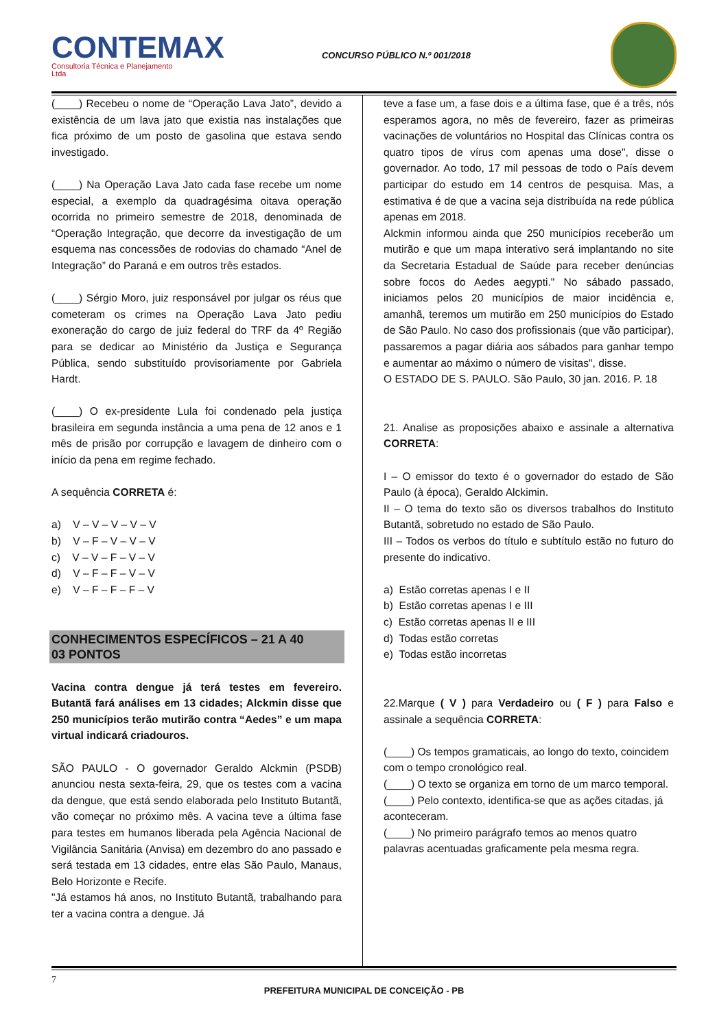CONTEMAX
Consultoria Técnica e Planejamento Ltda
CONCURSO PÚBLICO N.º 001/2018
(____) Recebeu o nome de “Operação Lava Jato”, devido a existência de um lava jato que existia nas instalações que fica próximo de um posto de gasolina que estava sendo investigado.
(____) Na Operação Lava Jato cada fase recebe um nome especial, a exemplo da quadragésima oitava operação ocorrida no primeiro semestre de 2018, denominada de “Operação Integração, que decorre da investigação de um esquema nas concessões de rodovias do chamado “Anel de Integração” do Paraná e em outros três estados.
(____) Sérgio Moro, juiz responsável por julgar os réus que cometeram os crimes na Operação Lava Jato pediu exoneração do cargo de juiz federal do TRF da 4º Região para se dedicar ao Ministério da Justiça e Segurança Pública, sendo substituído provisoriamente por Gabriela Hardt.
(____) O ex-presidente Lula foi condenado pela justiça brasileira em segunda instância a uma pena de 12 anos e 1 mês de prisão por corrupção e lavagem de dinheiro com o início da pena em regime fechado.
A sequência CORRETA é:
a) V – V – V – V – V
b) V – F – V – V – V
c) V – V – F – V – V
d) V – F – F – V – V
e) V – F – F – F – V
CONHECIMENTOS ESPECÍFICOS – 21 A 40
03 PONTOS
Vacina contra dengue já terá testes em fevereiro. Butantã fará análises em 13 cidades; Alckmin disse que 250 municípios terão mutirão contra “Aedes” e um mapa virtual indicará criadouros.
SÃO PAULO - O governador Geraldo Alckmin (PSDB) anunciou nesta sexta-feira, 29, que os testes com a vacina da dengue, que está sendo elaborada pelo Instituto Butantã, vão começar no próximo mês. A vacina teve a última fase para testes em humanos liberada pela Agência Nacional de Vigilância Sanitária (Anvisa) em dezembro do ano passado e será testada em 13 cidades, entre elas São Paulo, Manaus, Belo Horizonte e Recife.
"Já estamos há anos, no Instituto Butantã, trabalhando para ter a vacina contra a dengue. Já
teve a fase um, a fase dois e a última fase, que é a três, nós esperamos agora, no mês de fevereiro, fazer as primeiras vacinações de voluntários no Hospital das Clínicas contra os quatro tipos de vírus com apenas uma dose", disse o governador. Ao todo, 17 mil pessoas de todo o País devem participar do estudo em 14 centros de pesquisa. Mas, a estimativa é de que a vacina seja distribuída na rede pública apenas em 2018.
Alckmin informou ainda que 250 municípios receberão um mutirão e que um mapa interativo será implantando no site da Secretaria Estadual de Saúde para receber denúncias sobre focos do Aedes aegypti." No sábado passado, iniciamos pelos 20 municípios de maior incidência e, amanhã, teremos um mutirão em 250 municípios do Estado de São Paulo. No caso dos profissionais (que vão participar), passaremos a pagar diária aos sábados para ganhar tempo e aumentar ao máximo o número de visitas", disse.
O ESTADO DE S. PAULO. São Paulo, 30 jan. 2016. P. 18
21. Analise as proposições abaixo e assinale a alternativa CORRETA:
I – O emissor do texto é o governador do estado de São Paulo (à época), Geraldo Alckimin.
II – O tema do texto são os diversos trabalhos do Instituto Butantã, sobretudo no estado de São Paulo.
III – Todos os verbos do título e subtítulo estão no futuro do presente do indicativo.
a) Estão corretas apenas I e II
b) Estão corretas apenas I e III
c) Estão corretas apenas II e III
d) Todas estão corretas
e) Todas estão incorretas
22.Marque ( V ) para Verdadeiro ou ( F ) para Falso e assinale a sequência CORRETA:
(____) Os tempos gramaticais, ao longo do texto, coincidem com o tempo cronológico real.
(____) O texto se organiza em torno de um marco temporal.
(____) Pelo contexto, identifica-se que as ações citadas, já aconteceram.
(____) No primeiro parágrafo temos ao menos quatro palavras acentuadas graficamente pela mesma regra.
7
PREFEITURA MUNICIPAL DE CONCEIÇÃO - PB